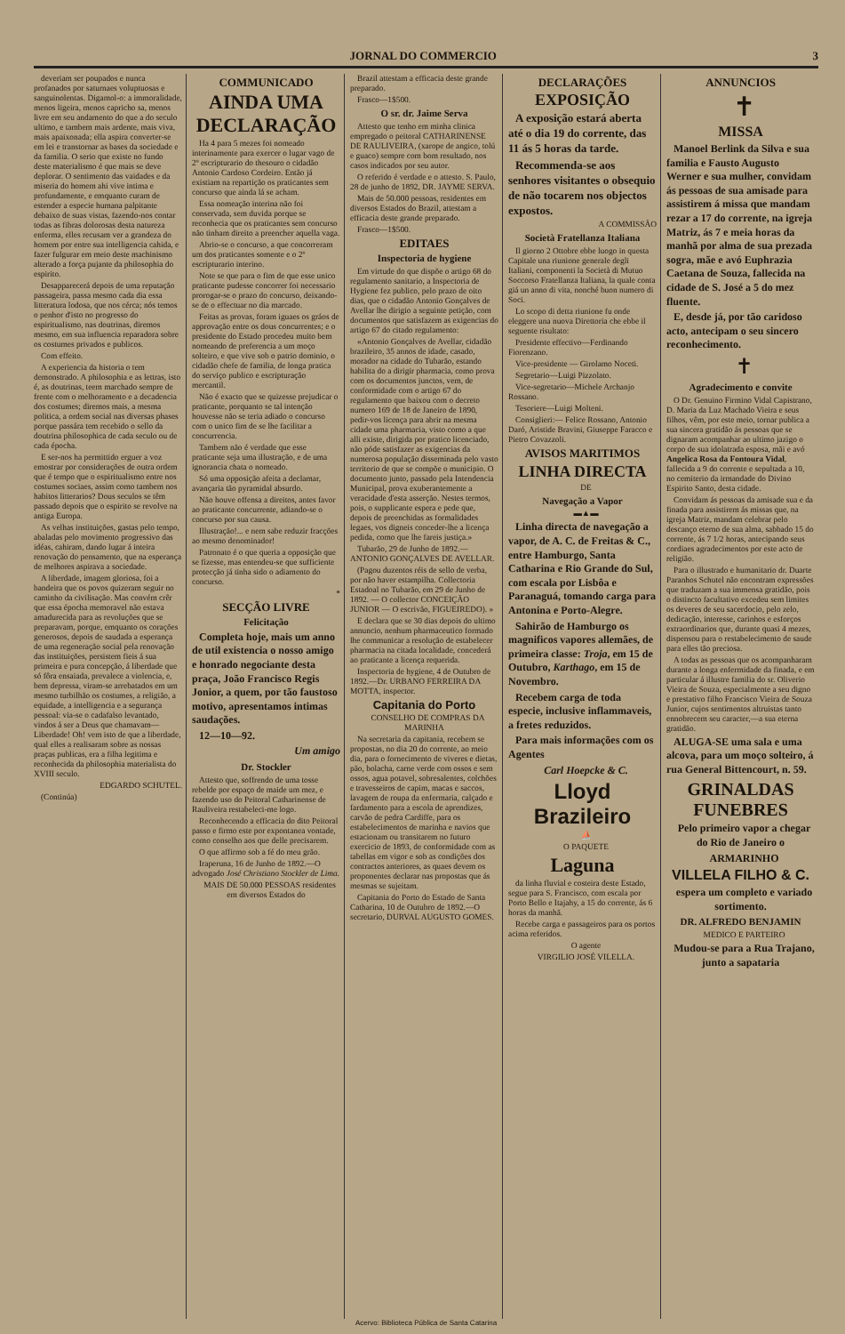JORNAL DO COMMERCIO 3
deveriam ser poupados e nunca profanados por saturnaes voluptuosas e sanguinolentas. Digamol-o: a immoralidade, menos ligeira, menos capricho sa, menos livre em seu andamento do que a do seculo ultimo, e tambem mais ardente, mais viva, mais apaixonada; ella aspira converter-se em lei e transtornar as bases da sociedade e da familia. O serio que existe no fundo deste materialismo é que mais se deve deplorar. O sentimento das vaidades e da miseria do homem ahi vive intima e profundamente, e emquanto curam de estender a especie humana palpitante debaixo de suas vistas, fazendo-nos contar todas as fibras dolorosas desta natureza enferma, elles recusam ver a grandeza do homem por entre sua intelligencia cahida, e fazer fulgurar em meio deste machinismo alterado a força pujante da philosophia do espirito.
Desapparecerá depois de uma reputação passageira, passa mesmo cada dia essa litteratura lodosa, que nos cérca; nós temos o penhor d'isto no progresso do espiritualismo, nas doutrinas, diremos mesmo, em sua influencia reparadora sobre os costumes privados e publicos.
Com effeito.
A experiencia da historia o tem demonstrado. A philosophia e as lettras, isto é, as doutrinas, teem marchado sempre de frente com o melhoramento e a decadencia dos costumes; diremos mais, a mesma politica, a ordem social nas diversas phases porque passára tem recebido o sello da doutrina philosophica de cada seculo ou de cada épocha.
E ser-nos ha permittido erguer a voz emostrar por considerações de outra ordem que é tempo que o espiritualismo entre nos costumes sociaes, assim como tambem nos habitos litterarios? Dous seculos se têm passado depois que o espirito se revolve na antiga Europa.
As velhas instituições, gastas pelo tempo, abaladas pelo movimento progressivo das idéas, cahiram, dando lugar á inteira renovação do pensamento, que na esperança de melhores aspirava a sociedade.
A liberdade, imagem gloriosa, foi a bandeira que os povos quizeram seguir no caminho da civilisação. Mas convém crêr que essa épocha memoravel não estava amadurecida para as revoluções que se preparavam, porque, emquanto os corações generosos, depois de saudada a esperança de uma regeneração social pela renovação das instituições, persistem fieis á sua primeira e pura concepção, á liberdade que só fôra ensaiada, prevalece a violencia, e, bem depressa, viram-se arrebatados em um mesmo turbilhão os costumes, a religião, a equidade, a intelligencia e a segurança pessoal: via-se o cadafalso levantado, vindos á ser a Deus que chamavam—Liberdade! Oh! vem isto de que a liberdade, qual elles a realisaram sobre as nossas praças publicas, era a filha legitima e reconhecida da philosophia materialista do XVIII seculo.
EDGARDO SCHUTEL.
(Continúa)
COMMUNICADO
AINDA UMA DECLARAÇÃO
Ha 4 para 5 mezes foi nomeado interinamente para exercer o lugar vago de 2º escripturario do thesouro o cidadão Antonio Cardoso Cordeiro. Então já existiam na repartição os praticantes sem concurso que ainda lá se acham.
Essa nomeação interina não foi conservada, sem duvida porque se reconhecia que os praticantes sem concurso não tinham direito a preencher aquella vaga.
Abrio-se o concurso, a que concorreram um dos praticantes somente e o 2º escripturario interino.
Note se que para o fim de que esse unico praticante pudesse concorrer foi necessario prorogar-se o prazo do concurso, deixando-se de o effectuar no dia marcado.
Feitas as provas, foram iguaes os gráos de approvação entre os dous concurrentes; e o presidente do Estado procedeu muito bem nomeando de preferencia a um moço solteiro, e que vive sob o patrio dominio, o cidadão chefe de familia, de longa pratica do serviço publico e escripturação mercantil.
Não é exacto que se quizesse prejudicar o praticante, porquanto se tal intenção houvesse não se teria adiado o concurso com o unico fim de se lhe facilitar a concurrencia.
Tambem não é verdade que esse praticante seja uma illustração, e de uma ignorancia chata o nomeado.
Só uma opposição afeita a declamar, avançaria tão pyramidal absurdo.
Não houve offensa a direitos, antes favor ao praticante concurrente, adiando-se o concurso por sua causa.
Illustração!... e nem sabe reduzir fracções ao mesmo denominador!
Patronato é o que queria a opposição que se fizesse, mas entendeu-se que sufficiente protecção já tinha sido o adiamento do concurso.
*
SECÇÃO LIVRE
Felicitação
Completa hoje, mais um anno de util existencia o nosso amigo e honrado negociante desta praça, João Francisco Regis Jonior, a quem, por tão faustoso motivo, apresentamos intimas saudações.
12—10—92.
Um amigo
Dr. Stockler
Attesto que, soffrendo de uma tosse rebelde por espaço de maide um mez, e fazendo uso do Peitoral Catharinense de Rauliveira restabeleci-me logo.
Reconhecendo a efficacia do dito Peitoral passo e firmo este por expontanea vontade, como conselho aos que delle precisarem.
O que affirmo sob a fé do meu grão.
Iraperuna, 16 de Junho de 1892.—O advogado José Christiano Stockler de Lima.
MAIS DE 50.000 PESSOAS residentes em diversos Estados do
Brazil attestam a efficacia deste grande preparado.
Frasco—1$500.
O sr. dr. Jaime Serva
Attesto que tenho em minha clinica empregado o peitoral CATHARINENSE DE RAULIVEIRA, (xarope de angico, tolú e guaco) sempre com bom resultado, nos casos indicados por seu autor.
O referido é verdade e o attesto. S. Paulo, 28 de junho de 1892, DR. JAYME SERVA.
Mais de 50.000 pessoas, residentes em diversos Estados do Brazil, attestam a efficacia deste grande preparado.
Frasco—1$500.
EDITAES
Inspectoria de hygiene
Em virtude do que dispõe o artigo 68 do regulamento sanitario, a Inspectoria de Hygiene fez publico, pelo prazo de oito dias, que o cidadão Antonio Gonçalves de Avellar lhe dirigio a seguinte petição, com documentos que satisfazem as exigencias do artigo 67 do citado regulamento:
«Antonio Gonçalves de Avellar, cidadão brazileiro, 35 annos de idade, casado, morador na cidade do Tubarão, estando habilita do a dirigir pharmacia, como prova com os documentos junctos, vem, de conformidade com o artigo 67 do regulamento que baixou com o decreto numero 169 de 18 de Janeiro de 1890, pedir-vos licença para abrir na mesma cidade uma pharmacia, visto como a que alli existe, dirigida por pratico licenciado, não póde satisfazer as exigencias da numerosa população disseminada pelo vasto territorio de que se compõe o municipio. O documento junto, passado pela Intendencia Municipal, prova exuberantemente a veracidade d'esta asserção. Nestes termos, pois, o supplicante espera e pede que, depois de preenchidas as formalidades legaes, vos digneis conceder-lhe a licença pedida, como que lhe fareis justiça.»
Tubarão, 29 de Junho de 1892.—ANTONIO GONÇALVES DE AVELLAR.
(Pagou duzentos réis de sello de verba, por não haver estampilha. Collectoria Estadoal no Tubarão, em 29 de Junho de 1892. — O collector CONCEIÇÃO JUNIOR — O escrivão, FIGUEIREDO). »
E declara que se 30 dias depois do ultimo annuncio, nenhum pharmaceutico formado lhe communicar a resolução de estabelecer pharmacia na citada localidade, concederá ao praticante a licença requerida.
Inspectoria de hygiene, 4 de Outubro de 1892.—Dr. URBANO FERREIRA DA MOTTA, inspector.
Capitania do Porto
CONSELHO DE COMPRAS DA MARINHA
Na secretaria da capitania, recebem se propostas, no dia 20 do corrente, ao meio dia, para o fornecimento de viveres e dietas, pão, bolacha, carne verde com ossos e sem ossos, agua potavel, sobresalentes, colchões e travesseiros de capim, macas e saccos, lavagem de roupa da enfermaria, calçado e fardamento para a escola de aprendizes, carvão de pedra Cardiffe, para os estabelecimentos de marinha e navios que estacionam ou transitarem no futuro exercicio de 1893, de conformidade com as tabellas em vigor e sob as condições dos contractos anteriores, as quaes devem os proponentes declarar nas propostas que ás mesmas se sujeitam.
Capitania do Porto do Estado de Santa Catharina, 10 de Outubro de 1892.—O secretario, DURVAL AUGUSTO GOMES.
DECLARAÇÕES
EXPOSIÇÃO
A exposição estará aberta até o dia 19 do corrente, das 11 ás 5 horas da tarde.
Recommenda-se aos senhores visitantes o obsequio de não tocarem nos objectos expostos.
A COMMISSÃO
Società Fratellanza Italiana
Il giorno 2 Ottobre ebbe luogo in questa Capitale una riunione generale degli Italiani, componenti la Società di Mutuo Soccorso Fratellanza Italiana, la quale conta giá un anno di vita, nonché buon numero di Soci.
Lo scopo di detta riunione fu onde eleggere una nuova Direttoria che ebbe il seguente risultato:
Presidente effectivo—Ferdinando Fiorenzano.
Vice-presidente — Girolamo Noceti.
Segretario—Luigi Pizzolato.
Vice-segretario—Michele Archanjo Rossano.
Tesoriere—Luigi Molteni.
Consiglieri:— Felice Rossano, Antonio Daró, Aristide Bravini, Giuseppe Faracco e Pietro Covazzoli.
AVISOS MARITIMOS
LINHA DIRECTA
DE
Navegação a Vapor
▬▲▬
Linha directa de navegação a vapor, de A. C. de Freitas & C., entre Hamburgo, Santa Catharina e Rio Grande do Sul, com escala por Lisbôa e Paranaguá, tomando carga para Antonina e Porto-Alegre.
Sahirão de Hamburgo os magnificos vapores allemães, de primeira classe: Troja, em 15 de Outubro, Karthago, em 15 de Novembro.
Recebem carga de toda especie, inclusive inflammaveis, a fretes reduzidos.
Para mais informações com os Agentes
Carl Hoepcke & C.
Lloyd Brazileiro
⛵
O PAQUETE
Laguna
da linha fluvial e costeira deste Estado, segue para S. Francisco, com escala por Porto Bello e Itajahy, a 15 do corrente, ás 6 horas da manhã.
Recebe carga e passageiros para os portos acima referidos.
O agente
VIRGILIO JOSÉ VILELLA.
ANNUNCIOS
✝
MISSA
Manoel Berlink da Silva e sua familia e Fausto Augusto Werner e sua mulher, convidam ás pessoas de sua amisade para assistirem á missa que mandam rezar a 17 do corrente, na igreja Matriz, ás 7 e meia horas da manhã por alma de sua prezada sogra, mãe e avó Euphrazia Caetana de Souza, fallecida na cidade de S. José a 5 do mez fluente.
E, desde já, por tão caridoso acto, antecipam o seu sincero reconhecimento.
✝
Agradecimento e convite
O Dr. Genuino Firmino Vidal Capistrano, D. Maria da Luz Machado Vieira e seus filhos, vêm, por este meio, tornar publica a sua sincera gratidão ás pessoas que se dignaram acompanhar ao ultimo jazigo o corpo de sua idolatrada esposa, mãi e avó Angelica Rosa da Fontoura Vidal, fallecida a 9 do corrente e sepultada a 10, no cemiterio da irmandade do Divino Espirito Santo, desta cidade.
Convidam ás pessoas da amisade sua e da finada para assistirem ás missas que, na igreja Matriz, mandam celebrar pelo descanço eterno de sua alma, sabbado 15 do corrente, ás 7 1/2 horas, antecipando seus cordiaes agradecimentos por este acto de religião.
Para o illustrado e humanitario dr. Duarte Paranhos Schutel não encontram expressões que traduzam a sua immensa gratidão, pois o distincto facultativo excedeu sem limites os deveres de seu sacerdocio, pelo zelo, dedicação, interesse, carinhos e esforços extraordinarios que, durante quasi 4 mezes, dispensou para o restabelecimento de saude para elles tão preciosa.
A todas as pessoas que os acompanharam durante a longa enfermidade da finada, e em particular á illustre familia do sr. Oliverio Vieira de Souza, especialmente a seu digno e prestativo filho Francisco Vieira de Souza Junior, cujos sentimentos altruistas tanto ennobrecem seu caracter,—a sua eterna gratidão.
ALUGA-SE uma sala e uma alcova, para um moço solteiro, á rua General Bittencourt, n. 59.
GRINALDAS FUNEBRES
Pelo primeiro vapor a chegar do Rio de Janeiro o
ARMARINHO
VILLELA FILHO & C.
espera um completo e variado sortimento.
DR. ALFREDO BENJAMIN
MEDICO E PARTEIRO
Mudou-se para a Rua Trajano, junto a sapataria
Acervo: Biblioteca Pública de Santa Catarina